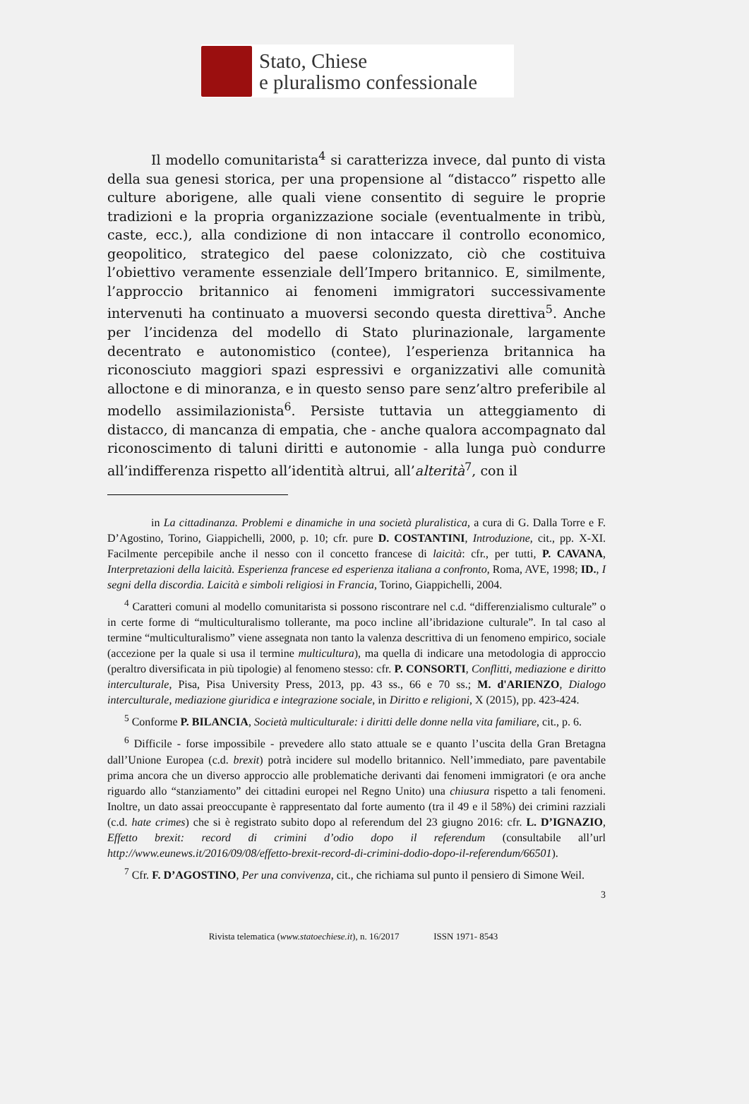Stato, Chiese
e pluralismo confessionale
Il modello comunitarista<sup>4</sup> si caratterizza invece, dal punto di vista della sua genesi storica, per una propensione al “distacco” rispetto alle culture aborigene, alle quali viene consentito di seguire le proprie tradizioni e la propria organizzazione sociale (eventualmente in tribù, caste, ecc.), alla condizione di non intaccare il controllo economico, geopolitico, strategico del paese colonizzato, ciò che costituiva l’obiettivo veramente essenziale dell’Impero britannico. E, similmente, l’approccio britannico ai fenomeni immigratori successivamente intervenuti ha continuato a muoversi secondo questa direttiva<sup>5</sup>. Anche per l’incidenza del modello di Stato plurinazionale, largamente decentrato e autonomistico (contee), l’esperienza britannica ha riconosciuto maggiori spazi espressivi e organizzativi alle comunità alloctone e di minoranza, e in questo senso pare senz’altro preferibile al modello assimilazionista<sup>6</sup>. Persiste tuttavia un atteggiamento di distacco, di mancanza di empatia, che - anche qualora accompagnato dal riconoscimento di taluni diritti e autonomie - alla lunga può condurre all’indifferenza rispetto all’identità altrui, all’alterità<sup>7</sup>, con il
in La cittadinanza. Problemi e dinamiche in una società pluralistica, a cura di G. Dalla Torre e F. D’Agostino, Torino, Giappichelli, 2000, p. 10; cfr. pure D. COSTANTINI, Introduzione, cit., pp. X-XI. Facilmente percepibile anche il nesso con il concetto francese di laicità: cfr., per tutti, P. CAVANA, Interpretazioni della laicità. Esperienza francese ed esperienza italiana a confronto, Roma, AVE, 1998; ID., I segni della discordia. Laicità e simboli religiosi in Francia, Torino, Giappichelli, 2004.
<sup>4</sup> Caratteri comuni al modello comunitarista si possono riscontrare nel c.d. “differenzialismo culturale” o in certe forme di “multiculturalismo tollerante, ma poco incline all’ibridazione culturale”. In tal caso al termine “multiculturalismo” viene assegnata non tanto la valenza descrittiva di un fenomeno empirico, sociale (accezione per la quale si usa il termine multicultura), ma quella di indicare una metodologia di approccio (peraltro diversificata in più tipologie) al fenomeno stesso: cfr. P. CONSORTI, Conflitti, mediazione e diritto interculturale, Pisa, Pisa University Press, 2013, pp. 43 ss., 66 e 70 ss.; M. d'ARIENZO, Dialogo interculturale, mediazione giuridica e integrazione sociale, in Diritto e religioni, X (2015), pp. 423-424.
<sup>5</sup> Conforme P. BILANCIA, Società multiculturale: i diritti delle donne nella vita familiare, cit., p. 6.
<sup>6</sup> Difficile - forse impossibile - prevedere allo stato attuale se e quanto l’uscita della Gran Bretagna dall’Unione Europea (c.d. brexit) potrà incidere sul modello britannico. Nell’immediato, pare paventabile prima ancora che un diverso approccio alle problematiche derivanti dai fenomeni immigratori (e ora anche riguardo allo “stanziamento” dei cittadini europei nel Regno Unito) una chiusura rispetto a tali fenomeni. Inoltre, un dato assai preoccupante è rappresentato dal forte aumento (tra il 49 e il 58%) dei crimini razziali (c.d. hate crimes) che si è registrato subito dopo al referendum del 23 giugno 2016: cfr. L. D’IGNAZIO, Effetto brexit: record di crimini d’odio dopo il referendum (consultabile all’url http://www.eunews.it/2016/09/08/effetto-brexit-record-di-crimini-dodio-dopo-il-referendum/66501).
<sup>7</sup> Cfr. F. D’AGOSTINO, Per una convivenza, cit., che richiama sul punto il pensiero di Simone Weil.
3
Rivista telematica (www.statoechiese.it), n. 16/2017 ISSN 1971- 8543